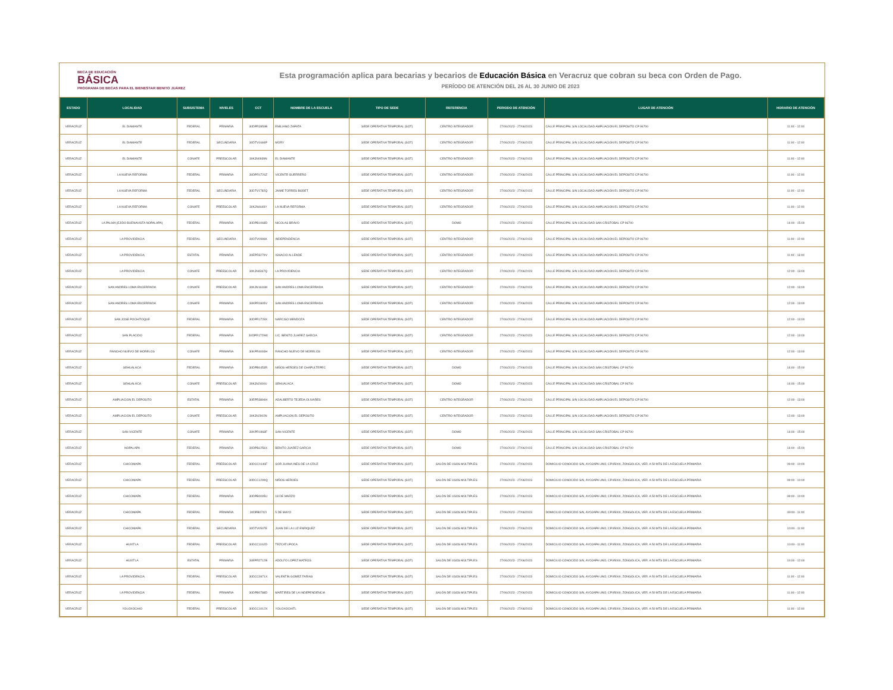BECA DE EDUCACIÓN
BÁSICA
PROGRAMA DE BECAS PARA EL BIENESTAR BENITO JUÁREZ
Esta programación aplica para becarias y becarios de Educación Básica en Veracruz que cobran su beca con Orden de Pago.
PERÍODO DE ATENCIÓN DEL 26 AL 30 JUNIO DE 2023
| ESTADO | LOCALIDAD | SUBSISTEMA | NIVELES | CCT | NOMBRE DE LA ESCUELA | TIPO DE SEDE | REFERENCIA | PERIODO DE ATENCIÓN | LUGAR DE ATENCIÓN | HORARIO DE ATENCIÓN |
| --- | --- | --- | --- | --- | --- | --- | --- | --- | --- | --- |
| VERACRUZ | EL DIAMANTE | FEDERAL | PRIMARIA | 30DPR3959B | EMILIANO ZAPATA | SEDE OPERATIVA TEMPORAL (SOT) | CENTRO INTEGRADOR | 27/06/2023 - 27/06/2023 | CALLE PRINCIPAL S/N LOCALIDAD AMPLIACION EL DEPOSITO CP 96700 | 11:00 - 12:00 |
| VERACRUZ | EL DIAMANTE | FEDERAL | SECUNDARIA | 30DTV1684P | MORY | SEDE OPERATIVA TEMPORAL (SOT) | CENTRO INTEGRADOR | 27/06/2023 - 27/06/2023 | CALLE PRINCIPAL S/N LOCALIDAD AMPLIACION EL DEPOSITO CP 96700 | 11:00 - 12:00 |
| VERACRUZ | EL DIAMANTE | CONAFE | PREESCOLAR | 30KJN0939N | EL DIAMANTE | SEDE OPERATIVA TEMPORAL (SOT) | CENTRO INTEGRADOR | 27/06/2023 - 27/06/2023 | CALLE PRINCIPAL S/N LOCALIDAD AMPLIACION EL DEPOSITO CP 96700 | 11:00 - 12:00 |
| VERACRUZ | LA NUEVA REFORMA | FEDERAL | PRIMARIA | 30DPR1726Z | VICENTE GUERRERO | SEDE OPERATIVA TEMPORAL (SOT) | CENTRO INTEGRADOR | 27/06/2023 - 27/06/2023 | CALLE PRINCIPAL S/N LOCALIDAD AMPLIACION EL DEPOSITO CP 96700 | 11:00 - 12:00 |
| VERACRUZ | LA NUEVA REFORMA | FEDERAL | SECUNDARIA | 30DTV1782Q | JAIME TORRES BODET | SEDE OPERATIVA TEMPORAL (SOT) | CENTRO INTEGRADOR | 27/06/2023 - 27/06/2023 | CALLE PRINCIPAL S/N LOCALIDAD AMPLIACION EL DEPOSITO CP 96700 | 11:00 - 12:00 |
| VERACRUZ | LA NUEVA REFORMA | CONAFE | PREESCOLAR | 30KJN4649Y | LA NUEVA REFORMA | SEDE OPERATIVA TEMPORAL (SOT) | CENTRO INTEGRADOR | 27/06/2023 - 27/06/2023 | CALLE PRINCIPAL S/N LOCALIDAD AMPLIACION EL DEPOSITO CP 96700 | 11:00 - 12:00 |
| VERACRUZ | LA PALMA (EJIDO BUENAVISTA NOPALAPA) | FEDERAL | PRIMARIA | 30DPB1068D | NICOLAS BRAVO | SEDE OPERATIVA TEMPORAL (SOT) | DOMO | 27/06/2023 - 27/06/2023 | CALLE PRINCIPAL S/N LOCALIDAD SAN CRISTOBAL CP 96700 | 14:00 - 15:00 |
| VERACRUZ | LA PROVIDENCIA | FEDERAL | SECUNDARIA | 30DTV0996K | INDEPENDENCIA | SEDE OPERATIVA TEMPORAL (SOT) | CENTRO INTEGRADOR | 27/06/2023 - 27/06/2023 | CALLE PRINCIPAL S/N LOCALIDAD AMPLIACION EL DEPOSITO CP 96700 | 11:00 - 12:00 |
| VERACRUZ | LA PROVIDENCIA | ESTATAL | PRIMARIA | 30EPR3279V | IGNACIO ALLENDE | SEDE OPERATIVA TEMPORAL (SOT) | CENTRO INTEGRADOR | 27/06/2023 - 27/06/2023 | CALLE PRINCIPAL S/N LOCALIDAD AMPLIACION EL DEPOSITO CP 96700 | 11:00 - 13:00 |
| VERACRUZ | LA PROVIDENCIA | CONAFE | PREESCOLAR | 30KJN4367Q | LA PROVIDENCIA | SEDE OPERATIVA TEMPORAL (SOT) | CENTRO INTEGRADOR | 27/06/2023 - 27/06/2023 | CALLE PRINCIPAL S/N LOCALIDAD AMPLIACION EL DEPOSITO CP 96700 | 12:00 - 13:00 |
| VERACRUZ | SAN ANDRES LOMA ENCERRADA | CONAFE | PREESCOLAR | 30KJN1616M | SAN ANDRES LOMA ENCERRADA | SEDE OPERATIVA TEMPORAL (SOT) | CENTRO INTEGRADOR | 27/06/2023 - 27/06/2023 | CALLE PRINCIPAL S/N LOCALIDAD AMPLIACION EL DEPOSITO CP 96700 | 12:00 - 13:00 |
| VERACRUZ | SAN ANDRES LOMA ENCERRADA | CONAFE | PRIMARIA | 30KPR1805V | SAN ANDRES LOMA ENCERRADA | SEDE OPERATIVA TEMPORAL (SOT) | CENTRO INTEGRADOR | 27/06/2023 - 27/06/2023 | CALLE PRINCIPAL S/N LOCALIDAD AMPLIACION EL DEPOSITO CP 96700 | 12:00 - 13:00 |
| VERACRUZ | SAN JOSE POCHITOQUE | FEDERAL | PRIMARIA | 30DPR1728X | NARCISO MENDOZA | SEDE OPERATIVA TEMPORAL (SOT) | CENTRO INTEGRADOR | 27/06/2023 - 27/06/2023 | CALLE PRINCIPAL S/N LOCALIDAD AMPLIACION EL DEPOSITO CP 96700 | 12:00 - 13:00 |
| VERACRUZ | SAN PLACIDO | FEDERAL | PRIMARIA | 30DPR1729W | LIC. BENITO JUAREZ GARCIA | SEDE OPERATIVA TEMPORAL (SOT) | CENTRO INTEGRADOR | 27/06/2023 - 27/06/2023 | CALLE PRINCIPAL S/N LOCALIDAD AMPLIACION EL DEPOSITO CP 96700 | 12:00 - 13:00 |
| VERACRUZ | RANCHO NUEVO DE MORELOS | CONAFE | PRIMARIA | 30KPR4093H | RANCHO NUEVO DE MORELOS | SEDE OPERATIVA TEMPORAL (SOT) | CENTRO INTEGRADOR | 27/06/2023 - 27/06/2023 | CALLE PRINCIPAL S/N LOCALIDAD AMPLIACION EL DEPOSITO CP 96700 | 12:00 - 13:00 |
| VERACRUZ | SEHUALACA | FEDERAL | PRIMARIA | 30DPB0453R | NIÑOS HEROES DE CHAPULTEPEC | SEDE OPERATIVA TEMPORAL (SOT) | DOMO | 27/06/2023 - 27/06/2023 | CALLE PRINCIPAL S/N LOCALIDAD SAN CRISTOBAL CP 96700 | 14:00 - 15:00 |
| VERACRUZ | SEHUALACA | CONAFE | PREESCOLAR | 30KJN2400U | SEHUALACA | SEDE OPERATIVA TEMPORAL (SOT) | DOMO | 27/06/2023 - 27/06/2023 | CALLE PRINCIPAL S/N LOCALIDAD SAN CRISTOBAL CP 96700 | 14:00 - 15:00 |
| VERACRUZ | AMPLIACION EL DEPOSITO | ESTATAL | PRIMARIA | 30EPR3894H | ADALBERTO TEJEDA OLIVARES | SEDE OPERATIVA TEMPORAL (SOT) | CENTRO INTEGRADOR | 27/06/2023 - 27/06/2023 | CALLE PRINCIPAL S/N LOCALIDAD AMPLIACION EL DEPOSITO CP 96700 | 12:00 - 13:00 |
| VERACRUZ | AMPLIACION EL DEPOSITO | CONAFE | PREESCOLAR | 30KJN2902N | AMPLIACION EL DEPOSITO | SEDE OPERATIVA TEMPORAL (SOT) | CENTRO INTEGRADOR | 27/06/2023 - 27/06/2023 | CALLE PRINCIPAL S/N LOCALIDAD AMPLIACION EL DEPOSITO CP 96700 | 12:00 - 13:00 |
| VERACRUZ | SAN VICENTE | CONAFE | PRIMARIA | 30KPR1968F | SAN VICENTE | SEDE OPERATIVA TEMPORAL (SOT) | DOMO | 27/06/2023 - 27/06/2023 | CALLE PRINCIPAL S/N LOCALIDAD SAN CRISTOBAL CP 96700 | 14:00 - 15:00 |
| VERACRUZ | NOPALAPA | FEDERAL | PRIMARIA | 30DPB1256X | BENITO JUAREZ GARCIA | SEDE OPERATIVA TEMPORAL (SOT) | DOMO | 27/06/2023 - 27/06/2023 | CALLE PRINCIPAL S/N LOCALIDAD SAN CRISTOBAL CP 96700 | 14:00 - 15:00 |
| VERACRUZ | CHICOMAPA | FEDERAL | PREESCOLAR | 30DCC0146F | SOR JUANA INES DE LA CRUZ | SEDE OPERATIVA TEMPORAL (SOT) | SALÓN DE USOS MÚLTIPLES | 27/06/2023 - 27/06/2023 | DOMICILIO CONOCIDO S/N, AYOJAPA UNO, CP.95000, ZONGOLICA, VER. A 50 MTS DE LA ESCUELA PRIMARIA | 09:00 - 10:00 |
| VERACRUZ | CHICOMAPA | FEDERAL | PREESCOLAR | 30DCC1299Q | NIÑOS HEROES | SEDE OPERATIVA TEMPORAL (SOT) | SALÓN DE USOS MÚLTIPLES | 27/06/2023 - 27/06/2023 | DOMICILIO CONOCIDO S/N, AYOJAPA UNO, CP.95000, ZONGOLICA, VER. A 50 MTS DE LA ESCUELA PRIMARIA | 09:00 - 10:00 |
| VERACRUZ | CHICOMAPA | FEDERAL | PRIMARIA | 30DPB0095U | 18 DE MARZO | SEDE OPERATIVA TEMPORAL (SOT) | SALÓN DE USOS MÚLTIPLES | 27/06/2023 - 27/06/2023 | DOMICILIO CONOCIDO S/N, AYOJAPA UNO, CP.95000, ZONGOLICA, VER. A 50 MTS DE LA ESCUELA PRIMARIA | 09:00 - 10:00 |
| VERACRUZ | CHICOMAPA | FEDERAL | PRIMARIA | 30DPB0742I | 5 DE MAYO | SEDE OPERATIVA TEMPORAL (SOT) | SALÓN DE USOS MÚLTIPLES | 27/06/2023 - 27/06/2023 | DOMICILIO CONOCIDO S/N, AYOJAPA UNO, CP.95000, ZONGOLICA, VER. A 50 MTS DE LA ESCUELA PRIMARIA | 09:00 - 11:00 |
| VERACRUZ | CHICOMAPA | FEDERAL | SECUNDARIA | 30DTV0507E | JUAN DE LA LUZ ENRIQUEZ | SEDE OPERATIVA TEMPORAL (SOT) | SALÓN DE USOS MÚLTIPLES | 27/06/2023 - 27/06/2023 | DOMICILIO CONOCIDO S/N, AYOJAPA UNO, CP.95000, ZONGOLICA, VER. A 50 MTS DE LA ESCUELA PRIMARIA | 10:00 - 11:00 |
| VERACRUZ | HUIXTLA | FEDERAL | PREESCOLAR | 30DCC1162D | TEZCATLIPOCA | SEDE OPERATIVA TEMPORAL (SOT) | SALÓN DE USOS MÚLTIPLES | 27/06/2023 - 27/06/2023 | DOMICILIO CONOCIDO S/N, AYOJAPA UNO, CP.95000, ZONGOLICA, VER. A 50 MTS DE LA ESCUELA PRIMARIA | 10:00 - 11:00 |
| VERACRUZ | HUIXTLA | ESTATAL | PRIMARIA | 30EPR2712B | ADOLFO LOPEZ MATEOS | SEDE OPERATIVA TEMPORAL (SOT) | SALÓN DE USOS MÚLTIPLES | 27/06/2023 - 27/06/2023 | DOMICILIO CONOCIDO S/N, AYOJAPA UNO, CP.95000, ZONGOLICA, VER. A 50 MTS DE LA ESCUELA PRIMARIA | 10:00 - 12:00 |
| VERACRUZ | LA PROVIDENCIA | FEDERAL | PREESCOLAR | 30DCC0971X | VALENTIN GOMEZ FARIAS | SEDE OPERATIVA TEMPORAL (SOT) | SALÓN DE USOS MÚLTIPLES | 27/06/2023 - 27/06/2023 | DOMICILIO CONOCIDO S/N, AYOJAPA UNO, CP.95000, ZONGOLICA, VER. A 50 MTS DE LA ESCUELA PRIMARIA | 11:00 - 12:00 |
| VERACRUZ | LA PROVIDENCIA | FEDERAL | PRIMARIA | 30DPB0788D | MARTIRES DE LA INDEPENDENCIA | SEDE OPERATIVA TEMPORAL (SOT) | SALÓN DE USOS MÚLTIPLES | 27/06/2023 - 27/06/2023 | DOMICILIO CONOCIDO S/N, AYOJAPA UNO, CP.95000, ZONGOLICA, VER. A 50 MTS DE LA ESCUELA PRIMARIA | 11:00 - 12:00 |
| VERACRUZ | YOLOXOCHIO | FEDERAL | PREESCOLAR | 30DCC1012X | YOLOXOCHITL | SEDE OPERATIVA TEMPORAL (SOT) | SALÓN DE USOS MÚLTIPLES | 27/06/2023 - 27/06/2023 | DOMICILIO CONOCIDO S/N, AYOJAPA UNO, CP.95000, ZONGOLICA, VER. A 50 MTS DE LA ESCUELA PRIMARIA | 11:00 - 12:00 |